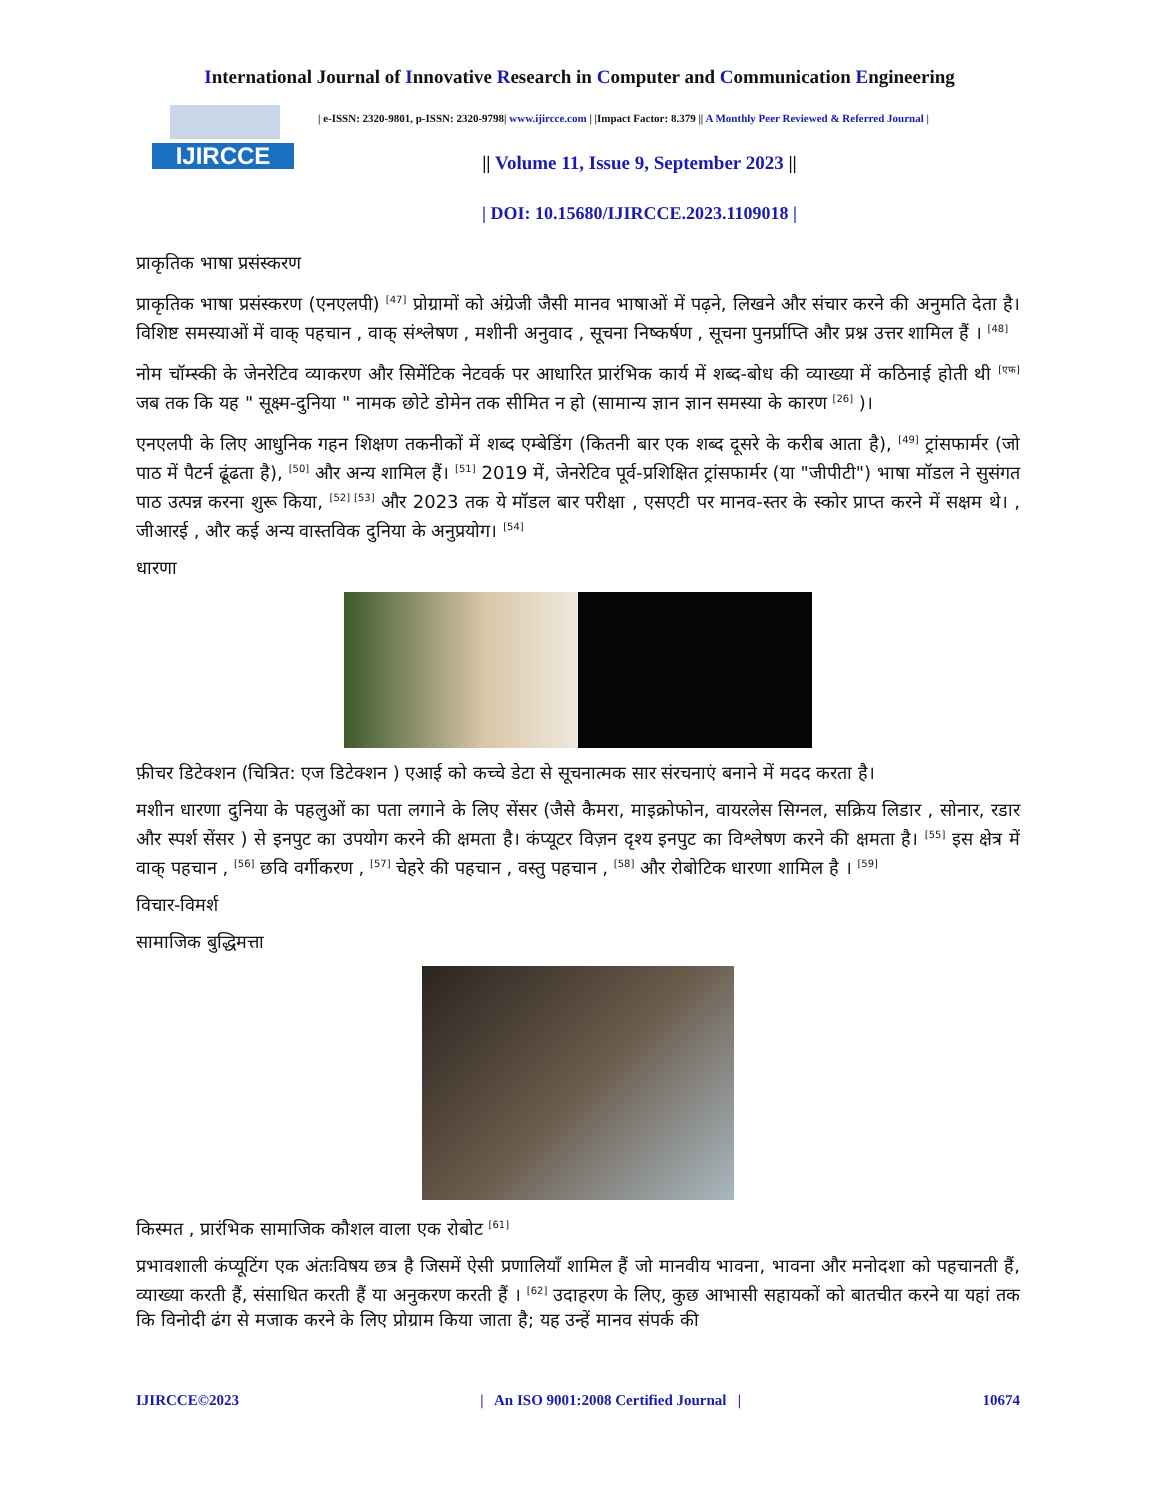International Journal of Innovative Research in Computer and Communication Engineering
IJIRCCE
| e-ISSN: 2320-9801, p-ISSN: 2320-9798| www.ijircce.com | |Impact Factor: 8.379 || A Monthly Peer Reviewed & Referred Journal |
|| Volume 11, Issue 9, September 2023 ||
| DOI: 10.15680/IJIRCCE.2023.1109018 |
प्राकृतिक भाषा प्रसंस्करण
प्राकृतिक भाषा प्रसंस्करण (एनएलपी) <sup>[47]</sup> प्रोग्रामों को अंग्रेजी जैसी मानव भाषाओं में पढ़ने, लिखने और संचार करने की अनुमति देता है। विशिष्ट समस्याओं में वाक् पहचान , वाक् संश्लेषण , मशीनी अनुवाद , सूचना निष्कर्षण , सूचना पुनर्प्राप्ति और प्रश्न उत्तर शामिल हैं । <sup>[48]</sup>
नोम चॉम्स्की के जेनरेटिव व्याकरण और सिमेंटिक नेटवर्क पर आधारित प्रारंभिक कार्य में शब्द-बोध की व्याख्या में कठिनाई होती थी <sup>[एफ]</sup> जब तक कि यह " सूक्ष्म-दुनिया " नामक छोटे डोमेन तक सीमित न हो (सामान्य ज्ञान ज्ञान समस्या के कारण <sup>[26]</sup> )।
एनएलपी के लिए आधुनिक गहन शिक्षण तकनीकों में शब्द एम्बेडिंग (कितनी बार एक शब्द दूसरे के करीब आता है), <sup>[49]</sup> ट्रांसफार्मर (जो पाठ में पैटर्न ढूंढता है), <sup>[50]</sup> और अन्य शामिल हैं। <sup>[51]</sup> 2019 में, जेनरेटिव पूर्व-प्रशिक्षित ट्रांसफार्मर (या "जीपीटी") भाषा मॉडल ने सुसंगत पाठ उत्पन्न करना शुरू किया, <sup>[52] [53]</sup> और 2023 तक ये मॉडल बार परीक्षा , एसएटी पर मानव-स्तर के स्कोर प्राप्त करने में सक्षम थे। , जीआरई , और कई अन्य वास्तविक दुनिया के अनुप्रयोग। <sup>[54]</sup>
धारणा
फ़ीचर डिटेक्शन (चित्रित: एज डिटेक्शन ) एआई को कच्चे डेटा से सूचनात्मक सार संरचनाएं बनाने में मदद करता है।
मशीन धारणा दुनिया के पहलुओं का पता लगाने के लिए सेंसर (जैसे कैमरा, माइक्रोफोन, वायरलेस सिग्नल, सक्रिय लिडार , सोनार, रडार और स्पर्श सेंसर ) से इनपुट का उपयोग करने की क्षमता है। कंप्यूटर विज़न दृश्य इनपुट का विश्लेषण करने की क्षमता है। <sup>[55]</sup> इस क्षेत्र में वाक् पहचान , <sup>[56]</sup> छवि वर्गीकरण , <sup>[57]</sup> चेहरे की पहचान , वस्तु पहचान , <sup>[58]</sup> और रोबोटिक धारणा शामिल है । <sup>[59]</sup>
विचार-विमर्श
सामाजिक बुद्धिमत्ता
किस्मत , प्रारंभिक सामाजिक कौशल वाला एक रोबोट <sup>[61]</sup>
प्रभावशाली कंप्यूटिंग एक अंतःविषय छत्र है जिसमें ऐसी प्रणालियाँ शामिल हैं जो मानवीय भावना, भावना और मनोदशा को पहचानती हैं, व्याख्या करती हैं, संसाधित करती हैं या अनुकरण करती हैं । <sup>[62]</sup> उदाहरण के लिए, कुछ आभासी सहायकों को बातचीत करने या यहां तक कि विनोदी ढंग से मजाक करने के लिए प्रोग्राम किया जाता है; यह उन्हें मानव संपर्क की
IJIRCCE©2023 | An ISO 9001:2008 Certified Journal | 10674